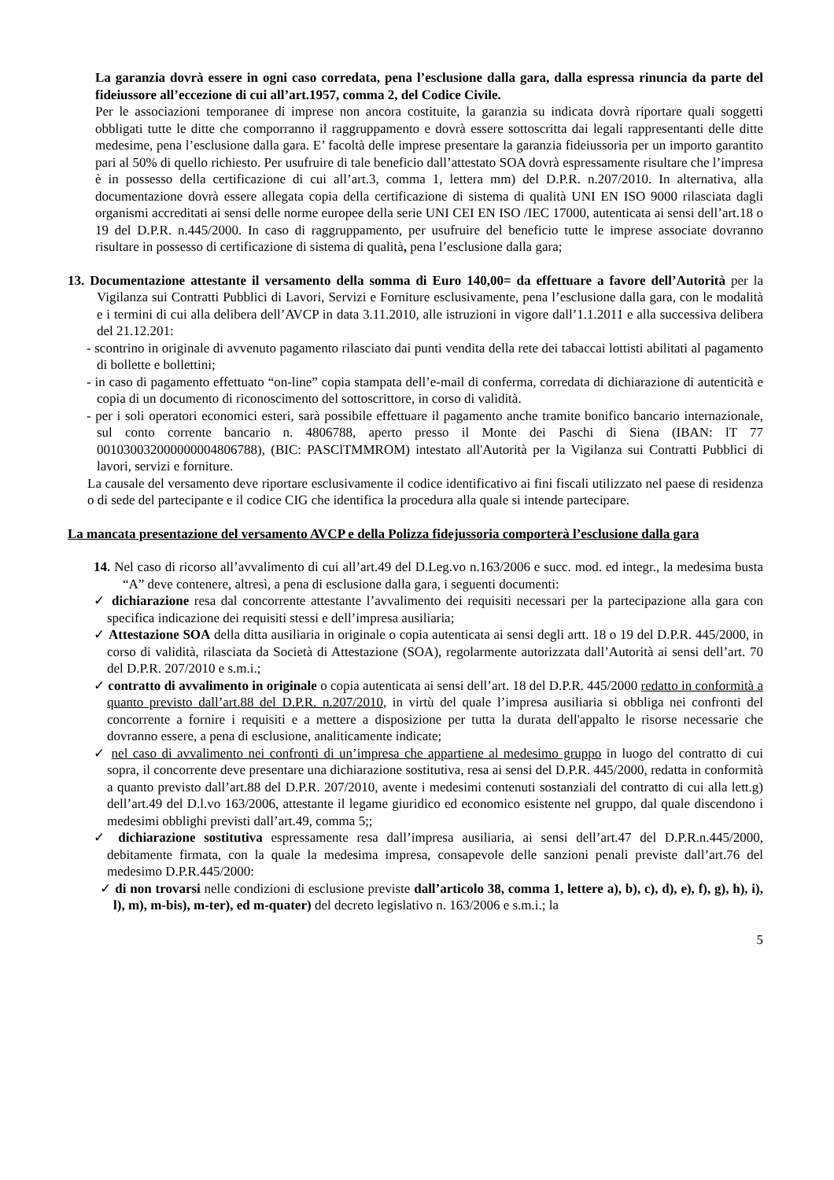La garanzia dovrà essere in ogni caso corredata, pena l’esclusione dalla gara, dalla espressa rinuncia da parte del fideiussore all’eccezione di cui all’art.1957, comma 2, del Codice Civile.
Per le associazioni temporanee di imprese non ancora costituite, la garanzia su indicata dovrà riportare quali soggetti obbligati tutte le ditte che comporranno il raggruppamento e dovrà essere sottoscritta dai legali rappresentanti delle ditte medesime, pena l’esclusione dalla gara. E’ facoltà delle imprese presentare la garanzia fideiussoria per un importo garantito pari al 50% di quello richiesto. Per usufruire di tale beneficio dall’attestato SOA dovrà espressamente risultare che l’impresa è in possesso della certificazione di cui all’art.3, comma 1, lettera mm) del D.P.R. n.207/2010. In alternativa, alla documentazione dovrà essere allegata copia della certificazione di sistema di qualità UNI EN ISO 9000 rilasciata dagli organismi accreditati ai sensi delle norme europee della serie UNI CEI EN ISO /IEC 17000, autenticata ai sensi dell’art.18 o 19 del D.P.R. n.445/2000. In caso di raggruppamento, per usufruire del beneficio tutte le imprese associate dovranno risultare in possesso di certificazione di sistema di qualità, pena l’esclusione dalla gara;
13. Documentazione attestante il versamento della somma di Euro 140,00= da effettuare a favore dell’Autorità per la Vigilanza sui Contratti Pubblici di Lavori, Servizi e Forniture esclusivamente, pena l’esclusione dalla gara, con le modalità e i termini di cui alla delibera dell’AVCP in data 3.11.2010, alle istruzioni in vigore dall’1.1.2011 e alla successiva delibera del 21.12.201:
- scontrino in originale di avvenuto pagamento rilasciato dai punti vendita della rete dei tabaccai lottisti abilitati al pagamento di bollette e bollettini;
- in caso di pagamento effettuato “on-line” copia stampata dell’e-mail di conferma, corredata di dichiarazione di autenticità e copia di un documento di riconoscimento del sottoscrittore, in corso di validità.
- per i soli operatori economici esteri, sarà possibile effettuare il pagamento anche tramite bonifico bancario internazionale, sul conto corrente bancario n. 4806788, aperto presso il Monte dei Paschi di Siena (IBAN: lT 77 001030032000000004806788), (BIC: PASClTMMROM) intestato all'Autorità per la Vigilanza sui Contratti Pubblici di lavori, servizi e forniture.
La causale del versamento deve riportare esclusivamente il codice identificativo ai fini fiscali utilizzato nel paese di residenza o di sede del partecipante e il codice CIG che identifica la procedura alla quale si intende partecipare.
La mancata presentazione del versamento AVCP e della Polizza fidejussoria comporterà l’esclusione dalla gara
14. Nel caso di ricorso all’avvalimento di cui all’art.49 del D.Leg.vo n.163/2006 e succ. mod. ed integr., la medesima busta “A” deve contenere, altresì, a pena di esclusione dalla gara, i seguenti documenti:
✓ dichiarazione resa dal concorrente attestante l’avvalimento dei requisiti necessari per la partecipazione alla gara con specifica indicazione dei requisiti stessi e dell’impresa ausiliaria;
✓ Attestazione SOA della ditta ausiliaria in originale o copia autenticata ai sensi degli artt. 18 o 19 del D.P.R. 445/2000, in corso di validità, rilasciata da Società di Attestazione (SOA), regolarmente autorizzata dall’Autorità ai sensi dell’art. 70 del D.P.R. 207/2010 e s.m.i.;
✓ contratto di avvalimento in originale o copia autenticata ai sensi dell’art. 18 del D.P.R. 445/2000 redatto in conformità a quanto previsto dall’art.88 del D.P.R. n.207/2010, in virtù del quale l’impresa ausiliaria si obbliga nei confronti del concorrente a fornire i requisiti e a mettere a disposizione per tutta la durata dell'appalto le risorse necessarie che dovranno essere, a pena di esclusione, analiticamente indicate;
✓ nel caso di avvalimento nei confronti di un’impresa che appartiene al medesimo gruppo in luogo del contratto di cui sopra, il concorrente deve presentare una dichiarazione sostitutiva, resa ai sensi del D.P.R. 445/2000, redatta in conformità a quanto previsto dall’art.88 del D.P.R. 207/2010, avente i medesimi contenuti sostanziali del contratto di cui alla lett.g) dell’art.49 del D.l.vo 163/2006, attestante il legame giuridico ed economico esistente nel gruppo, dal quale discendono i medesimi obblighi previsti dall’art.49, comma 5;;
✓ dichiarazione sostitutiva espressamente resa dall’impresa ausiliaria, ai sensi dell’art.47 del D.P.R.n.445/2000, debitamente firmata, con la quale la medesima impresa, consapevole delle sanzioni penali previste dall’art.76 del medesimo D.P.R.445/2000:
✓ di non trovarsi nelle condizioni di esclusione previste dall’articolo 38, comma 1, lettere a), b), c), d), e), f), g), h), i), l), m), m-bis), m-ter), ed m-quater) del decreto legislativo n. 163/2006 e s.m.i.; la
5